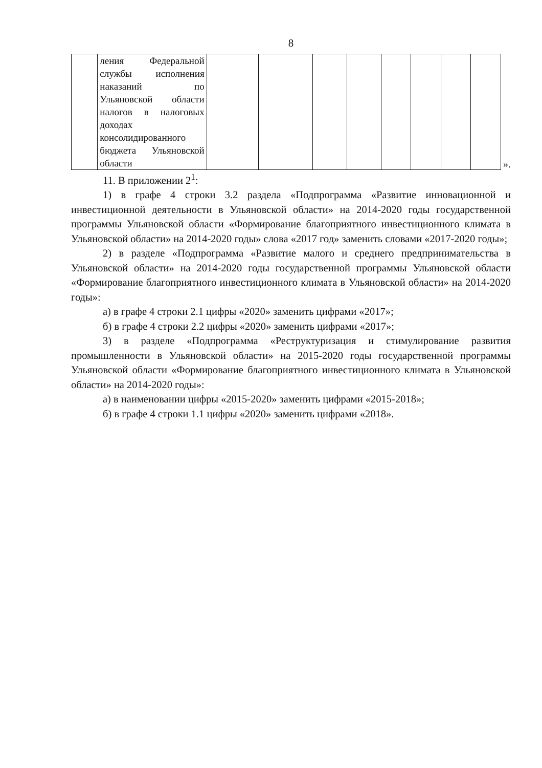8
| | ления Федеральной службы исполнения наказаний по Ульяновской области налогов в налоговых доходах консолидированного бюджета Ульяновской области | | | | | | | | |
».
11. В приложении 2<sup>1</sup>:
1) в графе 4 строки 3.2 раздела «Подпрограмма «Развитие инновационной и инвестиционной деятельности в Ульяновской области» на 2014-2020 годы государственной программы Ульяновской области «Формирование благоприятного инвестиционного климата в Ульяновской области» на 2014-2020 годы» слова «2017 год» заменить словами «2017-2020 годы»;
2) в разделе «Подпрограмма «Развитие малого и среднего предпринимательства в Ульяновской области» на 2014-2020 годы государственной программы Ульяновской области «Формирование благоприятного инвестиционного климата в Ульяновской области» на 2014-2020 годы»:
а) в графе 4 строки 2.1 цифры «2020» заменить цифрами «2017»;
б) в графе 4 строки 2.2 цифры «2020» заменить цифрами «2017»;
3) в разделе «Подпрограмма «Реструктуризация и стимулирование развития промышленности в Ульяновской области» на 2015-2020 годы государственной программы Ульяновской области «Формирование благоприятного инвестиционного климата в Ульяновской области» на 2014-2020 годы»:
а) в наименовании цифры «2015-2020» заменить цифрами «2015-2018»;
б) в графе 4 строки 1.1 цифры «2020» заменить цифрами «2018».